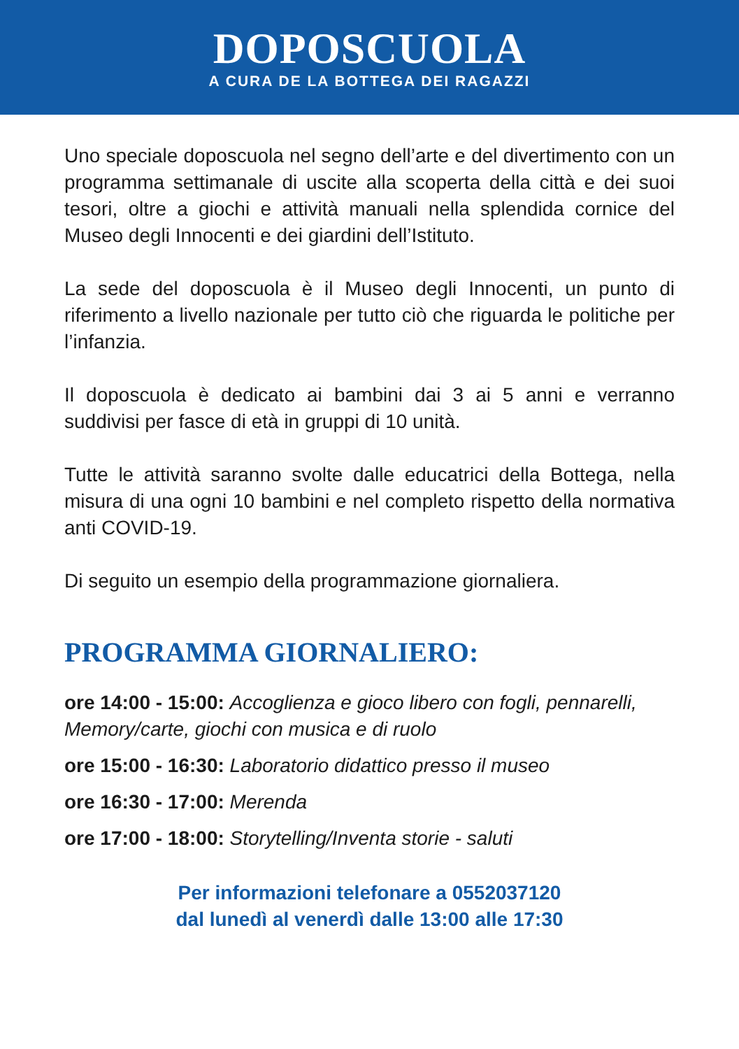DOPOSCUOLA
A CURA DE LA BOTTEGA DEI RAGAZZI
Uno speciale doposcuola nel segno dell’arte e del divertimento con un programma settimanale di uscite alla scoperta della città e dei suoi tesori, oltre a giochi e attività manuali nella splendida cornice del Museo degli Innocenti e dei giardini dell’Istituto.
La sede del doposcuola è il Museo degli Innocenti, un punto di riferimento a livello nazionale per tutto ciò che riguarda le politiche per l’infanzia.
Il doposcuola è dedicato ai bambini dai 3 ai 5 anni e verranno suddivisi per fasce di età in gruppi di 10 unità.
Tutte le attività saranno svolte dalle educatrici della Bottega, nella misura di una ogni 10 bambini e nel completo rispetto della normativa anti COVID-19.
Di seguito un esempio della programmazione giornaliera.
PROGRAMMA GIORNALIERO:
ore 14:00 - 15:00: Accoglienza e gioco libero con fogli, pennarelli, Memory/carte, giochi con musica e di ruolo
ore 15:00 - 16:30: Laboratorio didattico presso il museo
ore 16:30 - 17:00: Merenda
ore 17:00 - 18:00: Storytelling/Inventa storie - saluti
Per informazioni telefonare a 0552037120
dal lunedì al venerdì dalle 13:00 alle 17:30